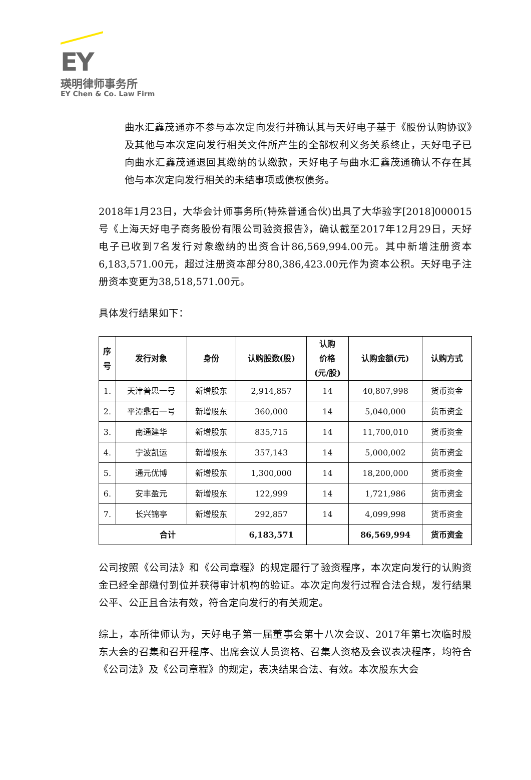EY
瑛明律师事务所
EY Chen & Co. Law Firm
曲水汇鑫茂通亦不参与本次定向发行并确认其与天好电子基于《股份认购协议》及其他与本次定向发行相关文件所产生的全部权利义务关系终止，天好电子已向曲水汇鑫茂通退回其缴纳的认缴款，天好电子与曲水汇鑫茂通确认不存在其他与本次定向发行相关的未结事项或债权债务。
2018年1月23日，大华会计师事务所(特殊普通合伙)出具了大华验字[2018]000015号《上海天好电子商务股份有限公司验资报告》，确认截至2017年12月29日，天好电子已收到7名发行对象缴纳的出资合计86,569,994.00元。其中新增注册资本6,183,571.00元，超过注册资本部分80,386,423.00元作为资本公积。天好电子注册资本变更为38,518,571.00元。
具体发行结果如下：
| 序 号 | 发行对象 | 身份 | 认购股数(股) | 认购 价格 (元/股) | 认购金额(元) | 认购方式 |
| --- | --- | --- | --- | --- | --- | --- |
| 1. | 天津普思一号 | 新增股东 | 2,914,857 | 14 | 40,807,998 | 货币资金 |
| 2. | 平潭鼎石一号 | 新增股东 | 360,000 | 14 | 5,040,000 | 货币资金 |
| 3. | 南通建华 | 新增股东 | 835,715 | 14 | 11,700,010 | 货币资金 |
| 4. | 宁波凯运 | 新增股东 | 357,143 | 14 | 5,000,002 | 货币资金 |
| 5. | 通元优博 | 新增股东 | 1,300,000 | 14 | 18,200,000 | 货币资金 |
| 6. | 安丰盈元 | 新增股东 | 122,999 | 14 | 1,721,986 | 货币资金 |
| 7. | 长兴锦亭 | 新增股东 | 292,857 | 14 | 4,099,998 | 货币资金 |
| 合计 | | | 6,183,571 | | 86,569,994 | 货币资金 |
公司按照《公司法》和《公司章程》的规定履行了验资程序，本次定向发行的认购资金已经全部缴付到位并获得审计机构的验证。本次定向发行过程合法合规，发行结果公平、公正且合法有效，符合定向发行的有关规定。
综上，本所律师认为，天好电子第一届董事会第十八次会议、2017年第七次临时股东大会的召集和召开程序、出席会议人员资格、召集人资格及会议表决程序，均符合《公司法》及《公司章程》的规定，表决结果合法、有效。本次股东大会